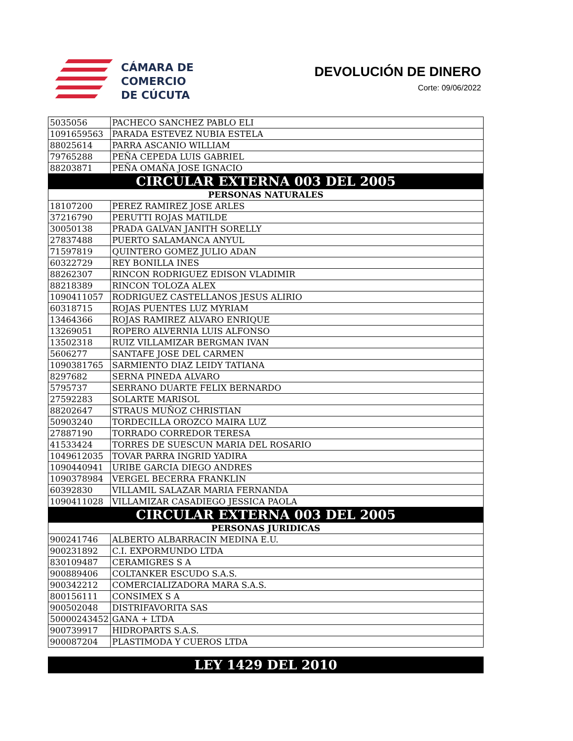CÁMARA DE
COMERCIO
DE CÚCUTA
DEVOLUCIÓN DE DINERO
Corte: 09/06/2022
| 5035056 | PACHECO SANCHEZ PABLO ELI |
| 1091659563 | PARADA ESTEVEZ NUBIA ESTELA |
| 88025614 | PARRA ASCANIO WILLIAM |
| 79765288 | PEÑA CEPEDA LUIS GABRIEL |
| 88203871 | PEÑA OMAÑA JOSE IGNACIO |
| CIRCULAR EXTERNA 003 DEL 2005 | |
| PERSONAS NATURALES | |
| 18107200 | PEREZ RAMIREZ JOSE ARLES |
| 37216790 | PERUTTI ROJAS MATILDE |
| 30050138 | PRADA GALVAN JANITH SORELLY |
| 27837488 | PUERTO SALAMANCA ANYUL |
| 71597819 | QUINTERO GOMEZ JULIO ADAN |
| 60322729 | REY BONILLA INES |
| 88262307 | RINCON RODRIGUEZ EDISON VLADIMIR |
| 88218389 | RINCON TOLOZA ALEX |
| 1090411057 | RODRIGUEZ CASTELLANOS JESUS ALIRIO |
| 60318715 | ROJAS PUENTES LUZ MYRIAM |
| 13464366 | ROJAS RAMIREZ ALVARO ENRIQUE |
| 13269051 | ROPERO ALVERNIA LUIS ALFONSO |
| 13502318 | RUIZ VILLAMIZAR BERGMAN IVAN |
| 5606277 | SANTAFE JOSE DEL CARMEN |
| 1090381765 | SARMIENTO DIAZ LEIDY TATIANA |
| 8297682 | SERNA PINEDA ALVARO |
| 5795737 | SERRANO DUARTE FELIX BERNARDO |
| 27592283 | SOLARTE MARISOL |
| 88202647 | STRAUS MUÑOZ CHRISTIAN |
| 50903240 | TORDECILLA OROZCO MAIRA LUZ |
| 27887190 | TORRADO CORREDOR TERESA |
| 41533424 | TORRES DE SUESCUN MARIA DEL ROSARIO |
| 1049612035 | TOVAR PARRA INGRID YADIRA |
| 1090440941 | URIBE GARCIA DIEGO ANDRES |
| 1090378984 | VERGEL BECERRA FRANKLIN |
| 60392830 | VILLAMIL SALAZAR MARIA FERNANDA |
| 1090411028 | VILLAMIZAR CASADIEGO JESSICA PAOLA |
| CIRCULAR EXTERNA 003 DEL 2005 | |
| PERSONAS JURIDICAS | |
| 900241746 | ALBERTO ALBARRACIN MEDINA E.U. |
| 900231892 | C.I. EXPORMUNDO LTDA |
| 830109487 | CERAMIGRES S A |
| 900889406 | COLTANKER ESCUDO S.A.S. |
| 900342212 | COMERCIALIZADORA MARA S.A.S. |
| 800156111 | CONSIMEX S A |
| 900502048 | DISTRIFAVORITA SAS |
| 50000243452 | GANA + LTDA |
| 900739917 | HIDROPARTS S.A.S. |
| 900087204 | PLASTIMODA Y CUEROS LTDA |
LEY 1429 DEL 2010